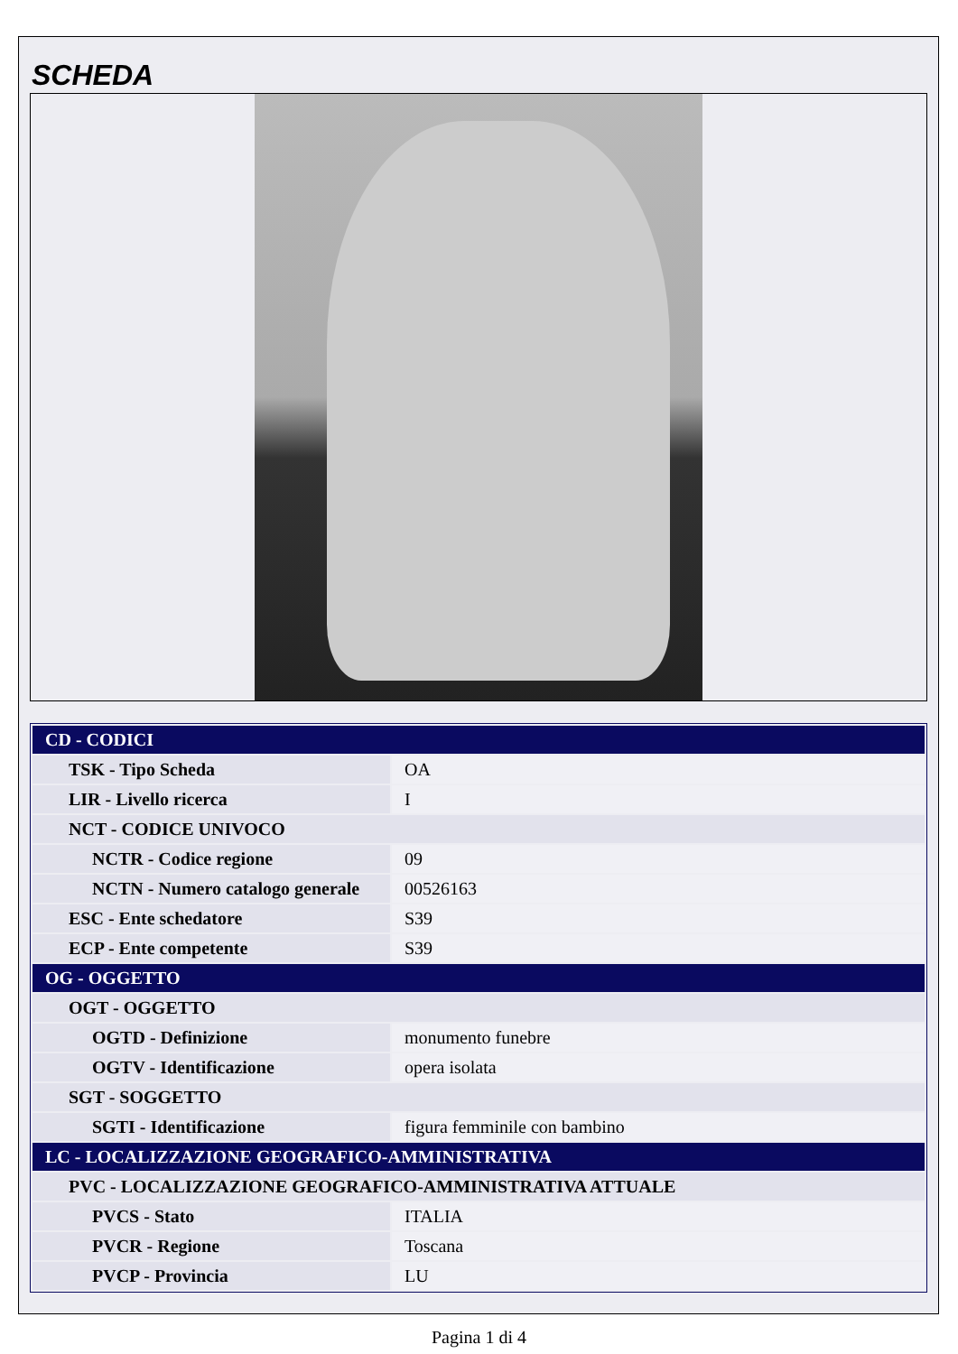SCHEDA
| CD - CODICI | |
| TSK - Tipo Scheda | OA |
| LIR - Livello ricerca | I |
| NCT - CODICE UNIVOCO | |
| NCTR - Codice regione | 09 |
| NCTN - Numero catalogo generale | 00526163 |
| ESC - Ente schedatore | S39 |
| ECP - Ente competente | S39 |
| OG - OGGETTO | |
| OGT - OGGETTO | |
| OGTD - Definizione | monumento funebre |
| OGTV - Identificazione | opera isolata |
| SGT - SOGGETTO | |
| SGTI - Identificazione | figura femminile con bambino |
| LC - LOCALIZZAZIONE GEOGRAFICO-AMMINISTRATIVA | |
| PVC - LOCALIZZAZIONE GEOGRAFICO-AMMINISTRATIVA ATTUALE | |
| PVCS - Stato | ITALIA |
| PVCR - Regione | Toscana |
| PVCP - Provincia | LU |
Pagina 1 di 4